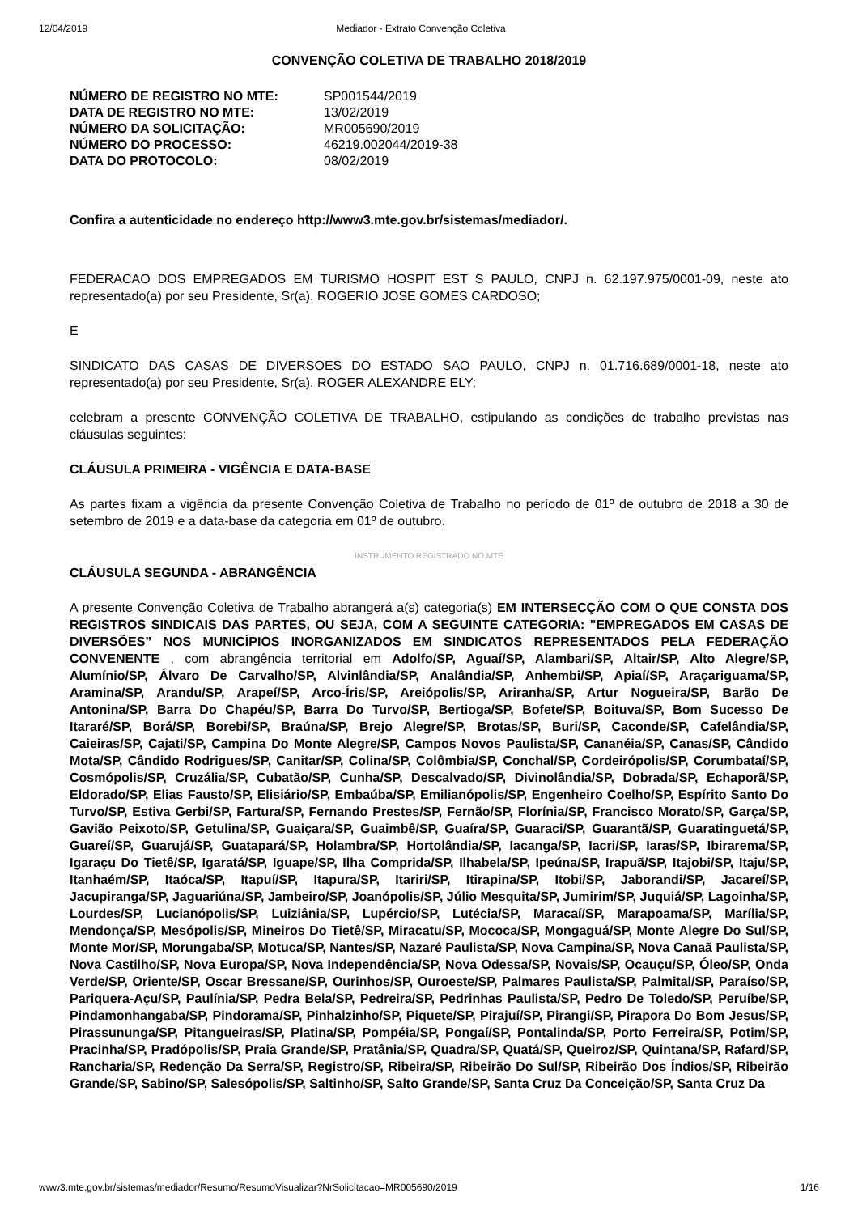12/04/2019 Mediador - Extrato Convenção Coletiva
CONVENÇÃO COLETIVA DE TRABALHO 2018/2019
| NÚMERO DE REGISTRO NO MTE: | SP001544/2019 |
| DATA DE REGISTRO NO MTE: | 13/02/2019 |
| NÚMERO DA SOLICITAÇÃO: | MR005690/2019 |
| NÚMERO DO PROCESSO: | 46219.002044/2019-38 |
| DATA DO PROTOCOLO: | 08/02/2019 |
Confira a autenticidade no endereço http://www3.mte.gov.br/sistemas/mediador/.
FEDERACAO DOS EMPREGADOS EM TURISMO HOSPIT EST S PAULO, CNPJ n. 62.197.975/0001-09, neste ato representado(a) por seu Presidente, Sr(a). ROGERIO JOSE GOMES CARDOSO;
E
SINDICATO DAS CASAS DE DIVERSOES DO ESTADO SAO PAULO, CNPJ n. 01.716.689/0001-18, neste ato representado(a) por seu Presidente, Sr(a). ROGER ALEXANDRE ELY;
celebram a presente CONVENÇÃO COLETIVA DE TRABALHO, estipulando as condições de trabalho previstas nas cláusulas seguintes:
CLÁUSULA PRIMEIRA - VIGÊNCIA E DATA-BASE
As partes fixam a vigência da presente Convenção Coletiva de Trabalho no período de 01º de outubro de 2018 a 30 de setembro de 2019 e a data-base da categoria em 01º de outubro.
INSTRUMENTO REGISTRADO NO MTE
CLÁUSULA SEGUNDA - ABRANGÊNCIA
A presente Convenção Coletiva de Trabalho abrangerá a(s) categoria(s) EM INTERSECÇÃO COM O QUE CONSTA DOS REGISTROS SINDICAIS DAS PARTES, OU SEJA, COM A SEGUINTE CATEGORIA: "EMPREGADOS EM CASAS DE DIVERSÕES” NOS MUNICÍPIOS INORGANIZADOS EM SINDICATOS REPRESENTADOS PELA FEDERAÇÃO CONVENENTE , com abrangência territorial em Adolfo/SP, Aguaí/SP, Alambari/SP, Altair/SP, Alto Alegre/SP, Alumínio/SP, Álvaro De Carvalho/SP, Alvinlândia/SP, Analândia/SP, Anhembi/SP, Apiaí/SP, Araçariguama/SP, Aramina/SP, Arandu/SP, Arapeí/SP, Arco-Íris/SP, Areiópolis/SP, Ariranha/SP, Artur Nogueira/SP, Barão De Antonina/SP, Barra Do Chapéu/SP, Barra Do Turvo/SP, Bertioga/SP, Bofete/SP, Boituva/SP, Bom Sucesso De Itararé/SP, Borá/SP, Borebi/SP, Braúna/SP, Brejo Alegre/SP, Brotas/SP, Buri/SP, Caconde/SP, Cafelândia/SP, Caieiras/SP, Cajati/SP, Campina Do Monte Alegre/SP, Campos Novos Paulista/SP, Cananéia/SP, Canas/SP, Cândido Mota/SP, Cândido Rodrigues/SP, Canitar/SP, Colina/SP, Colômbia/SP, Conchal/SP, Cordeirópolis/SP, Corumbataí/SP, Cosmópolis/SP, Cruzália/SP, Cubatão/SP, Cunha/SP, Descalvado/SP, Divinolândia/SP, Dobrada/SP, Echaporã/SP, Eldorado/SP, Elias Fausto/SP, Elisiário/SP, Embaúba/SP, Emilianópolis/SP, Engenheiro Coelho/SP, Espírito Santo Do Turvo/SP, Estiva Gerbi/SP, Fartura/SP, Fernando Prestes/SP, Fernão/SP, Florínia/SP, Francisco Morato/SP, Garça/SP, Gavião Peixoto/SP, Getulina/SP, Guaiçara/SP, Guaimbê/SP, Guaíra/SP, Guaraci/SP, Guarantã/SP, Guaratinguetá/SP, Guareí/SP, Guarujá/SP, Guatapará/SP, Holambra/SP, Hortolândia/SP, Iacanga/SP, Iacri/SP, Iaras/SP, Ibirarema/SP, Igaraçu Do Tietê/SP, Igaratá/SP, Iguape/SP, Ilha Comprida/SP, Ilhabela/SP, Ipeúna/SP, Irapuã/SP, Itajobi/SP, Itaju/SP, Itanhaém/SP, Itaóca/SP, Itapuí/SP, Itapura/SP, Itariri/SP, Itirapina/SP, Itobi/SP, Jaborandi/SP, Jacareí/SP, Jacupiranga/SP, Jaguariúna/SP, Jambeiro/SP, Joanópolis/SP, Júlio Mesquita/SP, Jumirim/SP, Juquiá/SP, Lagoinha/SP, Lourdes/SP, Lucianópolis/SP, Luiziânia/SP, Lupércio/SP, Lutécia/SP, Maracaí/SP, Marapoama/SP, Marília/SP, Mendonça/SP, Mesópolis/SP, Mineiros Do Tietê/SP, Miracatu/SP, Mococa/SP, Mongaguá/SP, Monte Alegre Do Sul/SP, Monte Mor/SP, Morungaba/SP, Motuca/SP, Nantes/SP, Nazaré Paulista/SP, Nova Campina/SP, Nova Canaã Paulista/SP, Nova Castilho/SP, Nova Europa/SP, Nova Independência/SP, Nova Odessa/SP, Novais/SP, Ocauçu/SP, Óleo/SP, Onda Verde/SP, Oriente/SP, Oscar Bressane/SP, Ourinhos/SP, Ouroeste/SP, Palmares Paulista/SP, Palmital/SP, Paraíso/SP, Pariquera-Açu/SP, Paulínia/SP, Pedra Bela/SP, Pedreira/SP, Pedrinhas Paulista/SP, Pedro De Toledo/SP, Peruíbe/SP, Pindamonhangaba/SP, Pindorama/SP, Pinhalzinho/SP, Piquete/SP, Pirajuí/SP, Pirangi/SP, Pirapora Do Bom Jesus/SP, Pirassununga/SP, Pitangueiras/SP, Platina/SP, Pompéia/SP, Pongaí/SP, Pontalinda/SP, Porto Ferreira/SP, Potim/SP, Pracinha/SP, Pradópolis/SP, Praia Grande/SP, Pratânia/SP, Quadra/SP, Quatá/SP, Queiroz/SP, Quintana/SP, Rafard/SP, Rancharia/SP, Redenção Da Serra/SP, Registro/SP, Ribeira/SP, Ribeirão Do Sul/SP, Ribeirão Dos Índios/SP, Ribeirão Grande/SP, Sabino/SP, Salesópolis/SP, Saltinho/SP, Salto Grande/SP, Santa Cruz Da Conceição/SP, Santa Cruz Da
www3.mte.gov.br/sistemas/mediador/Resumo/ResumoVisualizar?NrSolicitacao=MR005690/2019 1/16